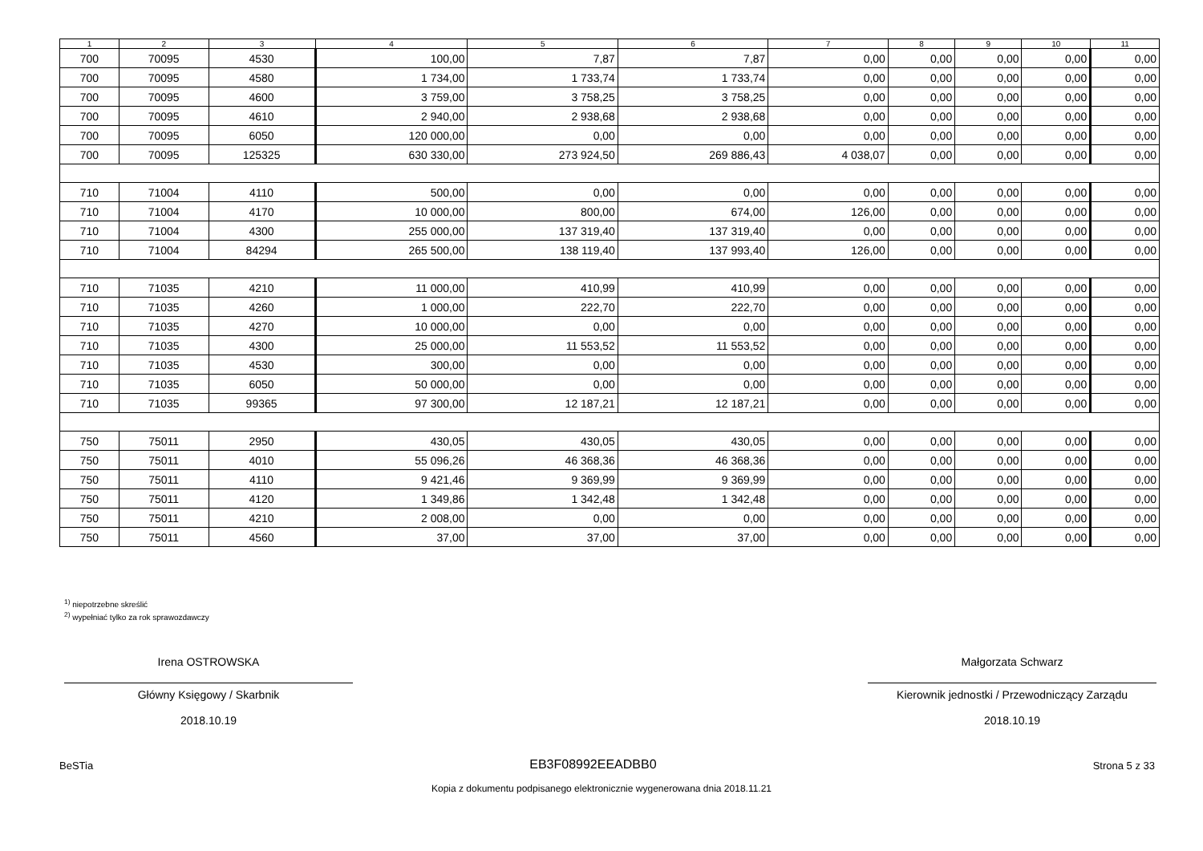| 1 | 2 | 3 | 4 | 5 | 6 | 7 | 8 | 9 | 10 | 11 |
| --- | --- | --- | --- | --- | --- | --- | --- | --- | --- | --- |
| 700 | 70095 | 4530 | 100,00 | 7,87 | 7,87 | 0,00 | 0,00 | 0,00 | 0,00 | 0,00 |
| 700 | 70095 | 4580 | 1 734,00 | 1 733,74 | 1 733,74 | 0,00 | 0,00 | 0,00 | 0,00 | 0,00 |
| 700 | 70095 | 4600 | 3 759,00 | 3 758,25 | 3 758,25 | 0,00 | 0,00 | 0,00 | 0,00 | 0,00 |
| 700 | 70095 | 4610 | 2 940,00 | 2 938,68 | 2 938,68 | 0,00 | 0,00 | 0,00 | 0,00 | 0,00 |
| 700 | 70095 | 6050 | 120 000,00 | 0,00 | 0,00 | 0,00 | 0,00 | 0,00 | 0,00 | 0,00 |
| 700 | 70095 | 125325 | 630 330,00 | 273 924,50 | 269 886,43 | 4 038,07 | 0,00 | 0,00 | 0,00 | 0,00 |
| 710 | 71004 | 4110 | 500,00 | 0,00 | 0,00 | 0,00 | 0,00 | 0,00 | 0,00 | 0,00 |
| 710 | 71004 | 4170 | 10 000,00 | 800,00 | 674,00 | 126,00 | 0,00 | 0,00 | 0,00 | 0,00 |
| 710 | 71004 | 4300 | 255 000,00 | 137 319,40 | 137 319,40 | 0,00 | 0,00 | 0,00 | 0,00 | 0,00 |
| 710 | 71004 | 84294 | 265 500,00 | 138 119,40 | 137 993,40 | 126,00 | 0,00 | 0,00 | 0,00 | 0,00 |
| 710 | 71035 | 4210 | 11 000,00 | 410,99 | 410,99 | 0,00 | 0,00 | 0,00 | 0,00 | 0,00 |
| 710 | 71035 | 4260 | 1 000,00 | 222,70 | 222,70 | 0,00 | 0,00 | 0,00 | 0,00 | 0,00 |
| 710 | 71035 | 4270 | 10 000,00 | 0,00 | 0,00 | 0,00 | 0,00 | 0,00 | 0,00 | 0,00 |
| 710 | 71035 | 4300 | 25 000,00 | 11 553,52 | 11 553,52 | 0,00 | 0,00 | 0,00 | 0,00 | 0,00 |
| 710 | 71035 | 4530 | 300,00 | 0,00 | 0,00 | 0,00 | 0,00 | 0,00 | 0,00 | 0,00 |
| 710 | 71035 | 6050 | 50 000,00 | 0,00 | 0,00 | 0,00 | 0,00 | 0,00 | 0,00 | 0,00 |
| 710 | 71035 | 99365 | 97 300,00 | 12 187,21 | 12 187,21 | 0,00 | 0,00 | 0,00 | 0,00 | 0,00 |
| 750 | 75011 | 2950 | 430,05 | 430,05 | 430,05 | 0,00 | 0,00 | 0,00 | 0,00 | 0,00 |
| 750 | 75011 | 4010 | 55 096,26 | 46 368,36 | 46 368,36 | 0,00 | 0,00 | 0,00 | 0,00 | 0,00 |
| 750 | 75011 | 4110 | 9 421,46 | 9 369,99 | 9 369,99 | 0,00 | 0,00 | 0,00 | 0,00 | 0,00 |
| 750 | 75011 | 4120 | 1 349,86 | 1 342,48 | 1 342,48 | 0,00 | 0,00 | 0,00 | 0,00 | 0,00 |
| 750 | 75011 | 4210 | 2 008,00 | 0,00 | 0,00 | 0,00 | 0,00 | 0,00 | 0,00 | 0,00 |
| 750 | 75011 | 4560 | 37,00 | 37,00 | 37,00 | 0,00 | 0,00 | 0,00 | 0,00 | 0,00 |
<sup>1)</sup> niepotrzebne skreślić
<sup>2)</sup> wypełniać tylko za rok sprawozdawczy
Irena OSTROWSKA
Główny Księgowy / Skarbnik
2018.10.19
Małgorzata Schwarz
Kierownik jednostki / Przewodniczący Zarządu
2018.10.19
BeSTia EB3F08992EEADBB0 Strona 5 z 33
Kopia z dokumentu podpisanego elektronicznie wygenerowana dnia 2018.11.21